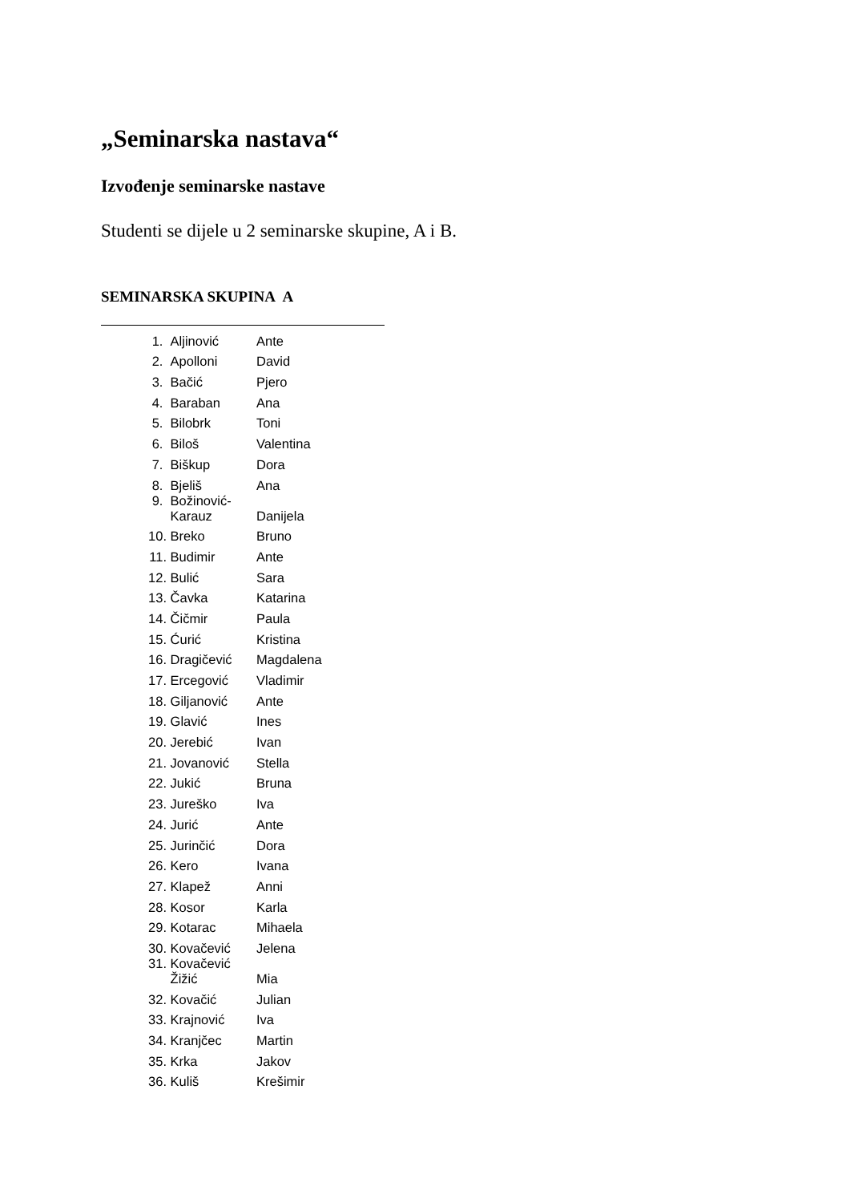„Seminarska nastava“
Izvođenje seminarske nastave
Studenti se dijele u 2 seminarske skupine, A i B.
SEMINARSKA SKUPINA A
| 1. | Aljinović | Ante |
| 2. | Apolloni | David |
| 3. | Bačić | Pjero |
| 4. | Baraban | Ana |
| 5. | Bilobrk | Toni |
| 6. | Biloš | Valentina |
| 7. | Biškup | Dora |
| 8. | Bjeliš | Ana |
| 9. | Božinović- Karauz | Danijela |
| 10. | Breko | Bruno |
| 11. | Budimir | Ante |
| 12. | Bulić | Sara |
| 13. | Čavka | Katarina |
| 14. | Čičmir | Paula |
| 15. | Ćurić | Kristina |
| 16. | Dragičević | Magdalena |
| 17. | Ercegović | Vladimir |
| 18. | Giljanović | Ante |
| 19. | Glavić | Ines |
| 20. | Jerebić | Ivan |
| 21. | Jovanović | Stella |
| 22. | Jukić | Bruna |
| 23. | Jureško | Iva |
| 24. | Jurić | Ante |
| 25. | Jurinčić | Dora |
| 26. | Kero | Ivana |
| 27. | Klapež | Anni |
| 28. | Kosor | Karla |
| 29. | Kotarac | Mihaela |
| 30. | Kovačević | Jelena |
| 31. | Kovačević Žižić | Mia |
| 32. | Kovačić | Julian |
| 33. | Krajnović | Iva |
| 34. | Kranjčec | Martin |
| 35. | Krka | Jakov |
| 36. | Kuliš | Krešimir |